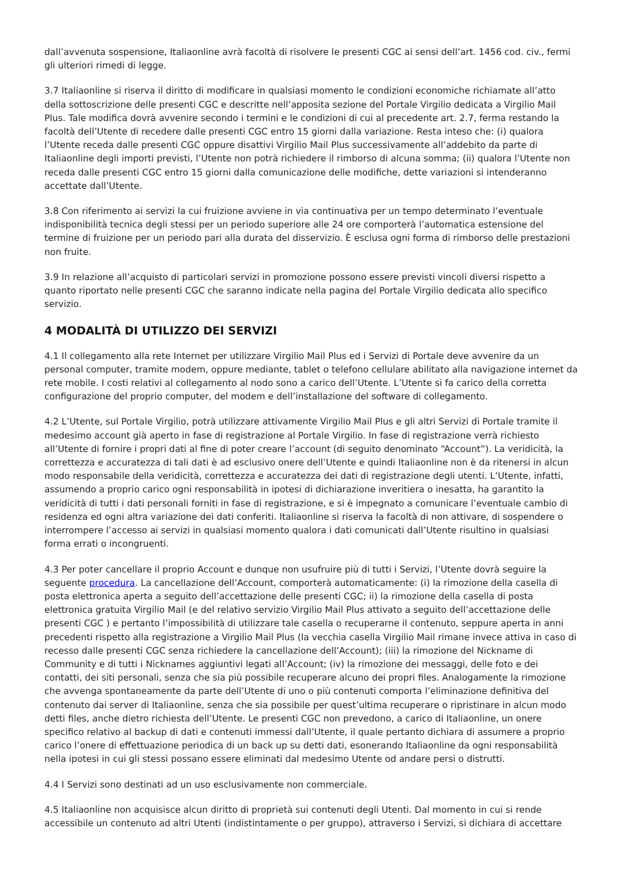dall’avvenuta sospensione, Italiaonline avrà facoltà di risolvere le presenti CGC ai sensi dell’art. 1456 cod. civ., fermi gli ulteriori rimedi di legge.
3.7 Italiaonline si riserva il diritto di modificare in qualsiasi momento le condizioni economiche richiamate all’atto della sottoscrizione delle presenti CGC e descritte nell’apposita sezione del Portale Virgilio dedicata a Virgilio Mail Plus. Tale modifica dovrà avvenire secondo i termini e le condizioni di cui al precedente art. 2.7, ferma restando la facoltà dell’Utente di recedere dalle presenti CGC entro 15 giorni dalla variazione. Resta inteso che: (i) qualora l’Utente receda dalle presenti CGC oppure disattivi Virgilio Mail Plus successivamente all’addebito da parte di Italiaonline degli importi previsti, l’Utente non potrà richiedere il rimborso di alcuna somma; (ii) qualora l’Utente non receda dalle presenti CGC entro 15 giorni dalla comunicazione delle modifiche, dette variazioni si intenderanno accettate dall’Utente.
3.8 Con riferimento ai servizi la cui fruizione avviene in via continuativa per un tempo determinato l’eventuale indisponibilità tecnica degli stessi per un periodo superiore alle 24 ore comporterà l’automatica estensione del termine di fruizione per un periodo pari alla durata del disservizio. È esclusa ogni forma di rimborso delle prestazioni non fruite.
3.9 In relazione all’acquisto di particolari servizi in promozione possono essere previsti vincoli diversi rispetto a quanto riportato nelle presenti CGC che saranno indicate nella pagina del Portale Virgilio dedicata allo specifico servizio.
4 MODALITÀ DI UTILIZZO DEI SERVIZI
4.1 Il collegamento alla rete Internet per utilizzare Virgilio Mail Plus ed i Servizi di Portale deve avvenire da un personal computer, tramite modem, oppure mediante, tablet o telefono cellulare abilitato alla navigazione internet da rete mobile. I costi relativi al collegamento al nodo sono a carico dell’Utente. L’Utente si fa carico della corretta configurazione del proprio computer, del modem e dell’installazione del software di collegamento.
4.2 L’Utente, sul Portale Virgilio, potrà utilizzare attivamente Virgilio Mail Plus e gli altri Servizi di Portale tramite il medesimo account già aperto in fase di registrazione al Portale Virgilio. In fase di registrazione verrà richiesto all’Utente di fornire i propri dati al fine di poter creare l’account (di seguito denominato “Account”). La veridicità, la correttezza e accuratezza di tali dati è ad esclusivo onere dell’Utente e quindi Italiaonline non è da ritenersi in alcun modo responsabile della veridicità, correttezza e accuratezza dei dati di registrazione degli utenti. L’Utente, infatti, assumendo a proprio carico ogni responsabilità in ipotesi di dichiarazione inveritiera o inesatta, ha garantito la veridicità di tutti i dati personali forniti in fase di registrazione, e si è impegnato a comunicare l’eventuale cambio di residenza ed ogni altra variazione dei dati conferiti. Italiaonline si riserva la facoltà di non attivare, di sospendere o interrompere l’accesso ai servizi in qualsiasi momento qualora i dati comunicati dall’Utente risultino in qualsiasi forma errati o incongruenti.
4.3 Per poter cancellare il proprio Account e dunque non usufruire più di tutti i Servizi, l’Utente dovrà seguire la seguente procedura. La cancellazione dell’Account, comporterà automaticamente: (i) la rimozione della casella di posta elettronica aperta a seguito dell’accettazione delle presenti CGC; ii) la rimozione della casella di posta elettronica gratuita Virgilio Mail (e del relativo servizio Virgilio Mail Plus attivato a seguito dell’accettazione delle presenti CGC ) e pertanto l’impossibilità di utilizzare tale casella o recuperarne il contenuto, seppure aperta in anni precedenti rispetto alla registrazione a Virgilio Mail Plus (la vecchia casella Virgilio Mail rimane invece attiva in caso di recesso dalle presenti CGC senza richiedere la cancellazione dell’Account); (iii) la rimozione del Nickname di Community e di tutti i Nicknames aggiuntivi legati all’Account; (iv) la rimozione dei messaggi, delle foto e dei contatti, dei siti personali, senza che sia più possibile recuperare alcuno dei propri files. Analogamente la rimozione che avvenga spontaneamente da parte dell’Utente di uno o più contenuti comporta l’eliminazione definitiva del contenuto dai server di Italiaonline, senza che sia possibile per quest’ultima recuperare o ripristinare in alcun modo detti files, anche dietro richiesta dell’Utente. Le presenti CGC non prevedono, a carico di Italiaonline, un onere specifico relativo al backup di dati e contenuti immessi dall’Utente, il quale pertanto dichiara di assumere a proprio carico l’onere di effettuazione periodica di un back up su detti dati, esonerando Italiaonline da ogni responsabilità nella ipotesi in cui gli stessi possano essere eliminati dal medesimo Utente od andare persi o distrutti.
4.4 I Servizi sono destinati ad un uso esclusivamente non commerciale.
4.5 Italiaonline non acquisisce alcun diritto di proprietà sui contenuti degli Utenti. Dal momento in cui si rende accessibile un contenuto ad altri Utenti (indistintamente o per gruppo), attraverso i Servizi, si dichiara di accettare